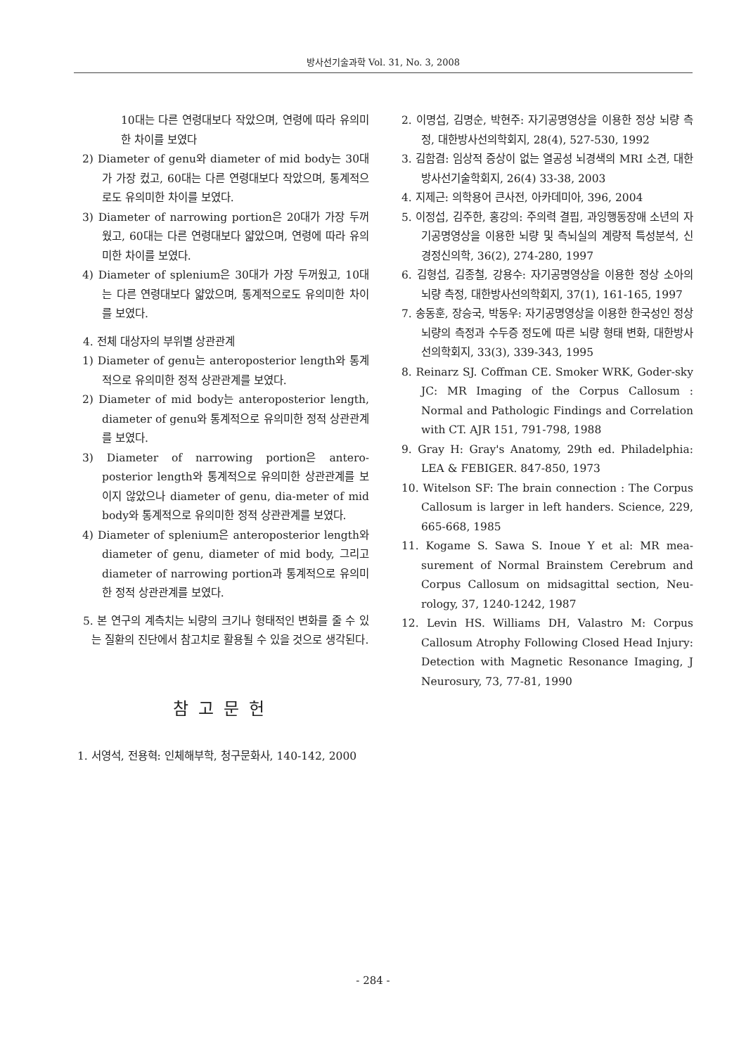방사선기술과학 Vol. 31, No. 3, 2008
10대는 다른 연령대보다 작았으며, 연령에 따라 유의미한 차이를 보였다
2) Diameter of genu와 diameter of mid body는 30대가 가장 컸고, 60대는 다른 연령대보다 작았으며, 통계적으로도 유의미한 차이를 보였다.
3) Diameter of narrowing portion은 20대가 가장 두꺼웠고, 60대는 다른 연령대보다 얇았으며, 연령에 따라 유의미한 차이를 보였다.
4) Diameter of splenium은 30대가 가장 두꺼웠고, 10대는 다른 연령대보다 얇았으며, 통계적으로도 유의미한 차이를 보였다.
4. 전체 대상자의 부위별 상관관계
1) Diameter of genu는 anteroposterior length와 통계적으로 유의미한 정적 상관관계를 보였다.
2) Diameter of mid body는 anteroposterior length, diameter of genu와 통계적으로 유의미한 정적 상관관계를 보였다.
3) Diameter of narrowing portion은 antero-posterior length와 통계적으로 유의미한 상관관계를 보이지 않았으나 diameter of genu, dia-meter of mid body와 통계적으로 유의미한 정적 상관관계를 보였다.
4) Diameter of splenium은 anteroposterior length와 diameter of genu, diameter of mid body, 그리고 diameter of narrowing portion과 통계적으로 유의미한 정적 상관관계를 보였다.
5. 본 연구의 계측치는 뇌량의 크기나 형태적인 변화를 줄 수 있는 질환의 진단에서 참고치로 활용될 수 있을 것으로 생각된다.
참고문헌
1. 서영석, 전용혁: 인체해부학, 청구문화사, 140-142, 2000
2. 이명섭, 김명순, 박현주: 자기공명영상을 이용한 정상 뇌량 측정, 대한방사선의학회지, 28(4), 527-530, 1992
3. 김함겸: 임상적 증상이 없는 열공성 뇌경색의 MRI 소견, 대한방사선기술학회지, 26(4) 33-38, 2003
4. 지제근: 의학용어 큰사전, 아카데미아, 396, 2004
5. 이정섭, 김주한, 홍강의: 주의력 결핍, 과잉행동장애 소년의 자기공명영상을 이용한 뇌량 및 측뇌실의 계량적 특성분석, 신경정신의학, 36(2), 274-280, 1997
6. 김형섭, 김종철, 강용수: 자기공명영상을 이용한 정상 소아의 뇌량 측정, 대한방사선의학회지, 37(1), 161-165, 1997
7. 송동훈, 장승국, 박동우: 자기공명영상을 이용한 한국성인 정상 뇌량의 측정과 수두증 정도에 따른 뇌량 형태 변화, 대한방사선의학회지, 33(3), 339-343, 1995
8. Reinarz SJ. Coffman CE. Smoker WRK, Goder-sky JC: MR Imaging of the Corpus Callosum : Normal and Pathologic Findings and Correlation with CT. AJR 151, 791-798, 1988
9. Gray H: Gray's Anatomy, 29th ed. Philadelphia: LEA & FEBIGER. 847-850, 1973
10. Witelson SF: The brain connection : The Corpus Callosum is larger in left handers. Science, 229, 665-668, 1985
11. Kogame S. Sawa S. Inoue Y et al: MR mea-surement of Normal Brainstem Cerebrum and Corpus Callosum on midsagittal section, Neu-rology, 37, 1240-1242, 1987
12. Levin HS. Williams DH, Valastro M: Corpus Callosum Atrophy Following Closed Head Injury: Detection with Magnetic Resonance Imaging, J Neurosury, 73, 77-81, 1990
- 284 -